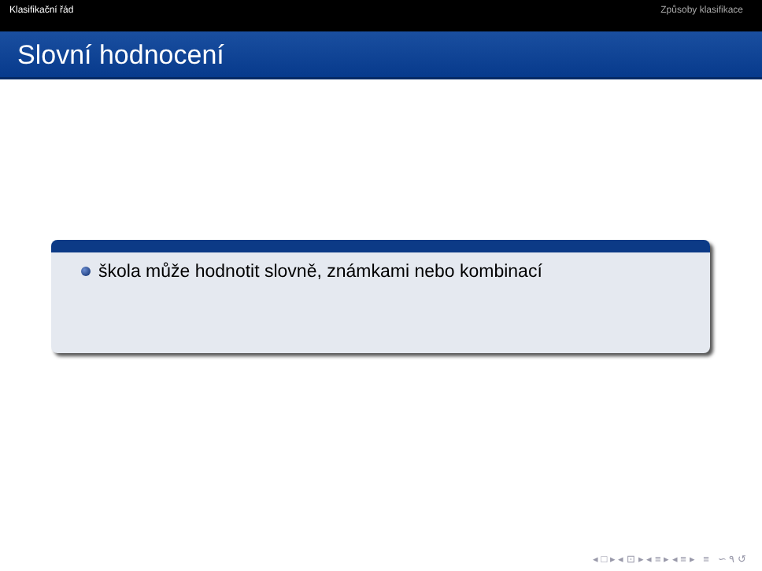Klasifikační řád Způsoby klasifikace
Slovní hodnocení
škola může hodnotit slovně, známkami nebo kombinací
◂ □ ▸ ◂ ⊡ ▸ ◂ ≡ ▸ ◂ ≡ ▸ ≡ ∽ ۹ ↺